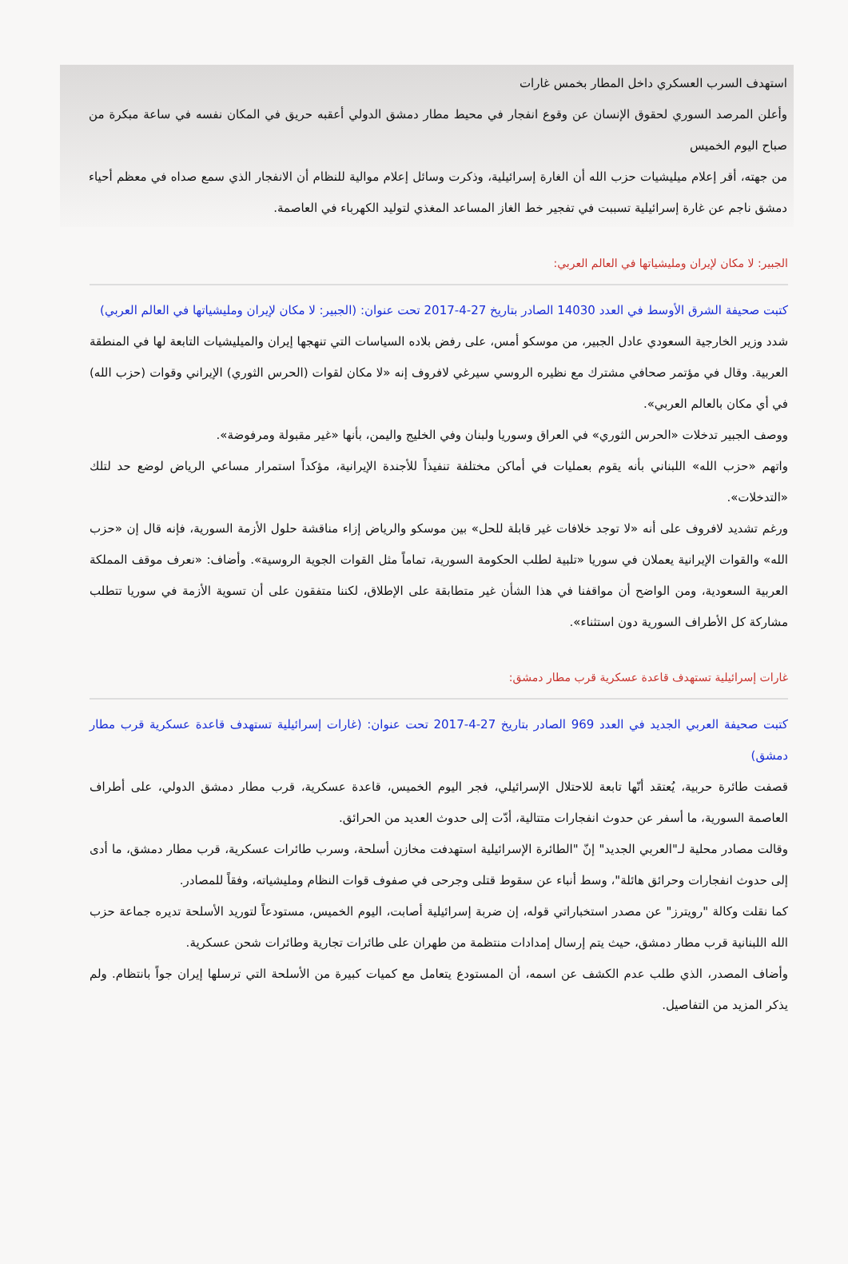استهدف السرب العسكري داخل المطار بخمس غارات
وأعلن المرصد السوري لحقوق الإنسان عن وقوع انفجار في محيط مطار دمشق الدولي أعقبه حريق في المكان نفسه في ساعة مبكرة من صباح اليوم الخميس
من جهته، أقر إعلام ميليشيات حزب الله أن الغارة إسرائيلية، وذكرت وسائل إعلام موالية للنظام أن الانفجار الذي سمع صداه في معظم أحياء دمشق ناجم عن غارة إسرائيلية تسببت في تفجير خط الغاز المساعد المغذي لتوليد الكهرباء في العاصمة.
الجبير: لا مكان لإيران ومليشياتها في العالم العربي:
كتبت صحيفة الشرق الأوسط في العدد 14030 الصادر بتاريخ 27-4-2017 تحت عنوان: (الجبير: لا مكان لإيران ومليشياتها في العالم العربي)
شدد وزير الخارجية السعودي عادل الجبير، من موسكو أمس، على رفض بلاده السياسات التي تنهجها إيران والميليشيات التابعة لها في المنطقة العربية. وقال في مؤتمر صحافي مشترك مع نظيره الروسي سيرغي لافروف إنه «لا مكان لقوات (الحرس الثوري) الإيراني وقوات (حزب الله) في أي مكان بالعالم العربي».
ووصف الجبير تدخلات «الحرس الثوري» في العراق وسوريا ولبنان وفي الخليج واليمن، بأنها «غير مقبولة ومرفوضة».
واتهم «حزب الله» اللبناني بأنه يقوم بعمليات في أماكن مختلفة تنفيذاً للأجندة الإيرانية، مؤكداً استمرار مساعي الرياض لوضع حد لتلك «التدخلات».
ورغم تشديد لافروف على أنه «لا توجد خلافات غير قابلة للحل» بين موسكو والرياض إزاء مناقشة حلول الأزمة السورية، فإنه قال إن «حزب الله» والقوات الإيرانية يعملان في سوريا «تلبية لطلب الحكومة السورية، تماماً مثل القوات الجوية الروسية». وأضاف: «نعرف موقف المملكة العربية السعودية، ومن الواضح أن مواقفنا في هذا الشأن غير متطابقة على الإطلاق، لكننا متفقون على أن تسوية الأزمة في سوريا تتطلب مشاركة كل الأطراف السورية دون استثناء».
غارات إسرائيلية تستهدف قاعدة عسكرية قرب مطار دمشق:
كتبت صحيفة العربي الجديد في العدد 969 الصادر بتاريخ 27-4-2017 تحت عنوان: (غارات إسرائيلية تستهدف قاعدة عسكرية قرب مطار دمشق)
قصفت طائرة حربية، يُعتقد أنّها تابعة للاحتلال الإسرائيلي، فجر اليوم الخميس، قاعدة عسكرية، قرب مطار دمشق الدولي، على أطراف العاصمة السورية، ما أسفر عن حدوث انفجارات متتالية، أدّت إلى حدوث العديد من الحرائق.
وقالت مصادر محلية لـ"العربي الجديد" إنّ "الطائرة الإسرائيلية استهدفت مخازن أسلحة، وسرب طائرات عسكرية، قرب مطار دمشق، ما أدى إلى حدوث انفجارات وحرائق هائلة"، وسط أنباء عن سقوط قتلى وجرحى في صفوف قوات النظام ومليشياته، وفقاً للمصادر.
كما نقلت وكالة "رويترز" عن مصدر استخباراتي قوله، إن ضربة إسرائيلية أصابت، اليوم الخميس، مستودعاً لتوريد الأسلحة تديره جماعة حزب الله اللبنانية قرب مطار دمشق، حيث يتم إرسال إمدادات منتظمة من طهران على طائرات تجارية وطائرات شحن عسكرية.
وأضاف المصدر، الذي طلب عدم الكشف عن اسمه، أن المستودع يتعامل مع كميات كبيرة من الأسلحة التي ترسلها إيران جواً بانتظام. ولم يذكر المزيد من التفاصيل.